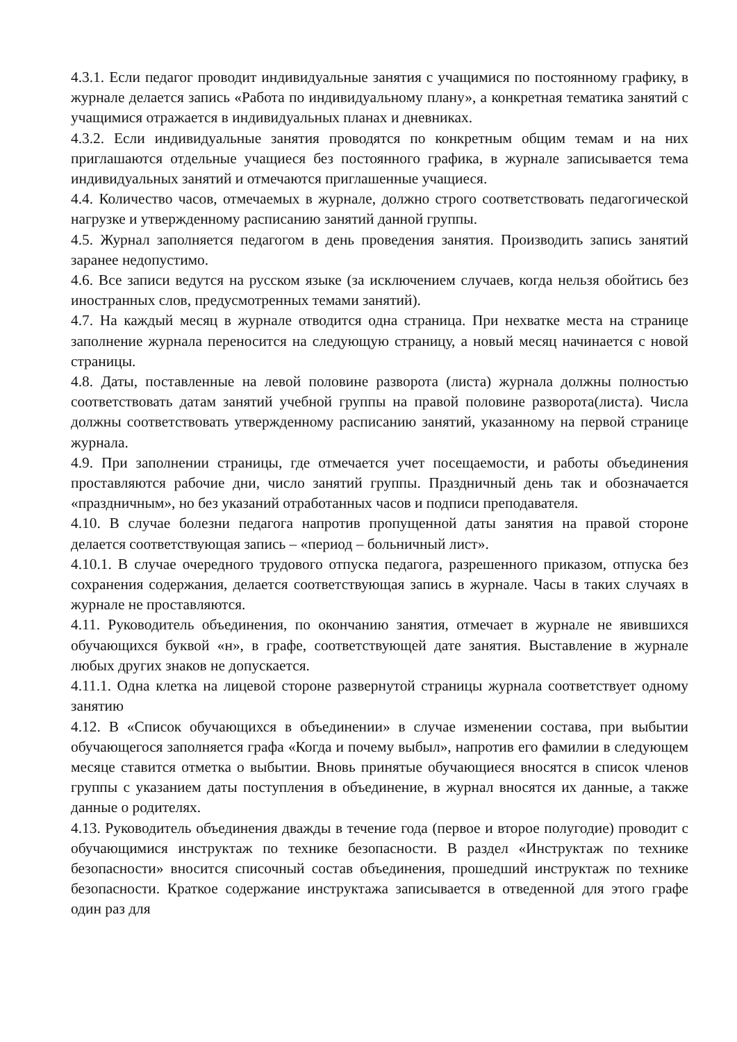4.3.1. Если педагог проводит индивидуальные занятия с учащимися по постоянному графику, в журнале делается запись «Работа по индивидуальному плану», а конкретная тематика занятий с учащимися отражается в индивидуальных планах и дневниках.
4.3.2. Если индивидуальные занятия проводятся по конкретным общим темам и на них приглашаются отдельные учащиеся без постоянного графика, в журнале записывается тема индивидуальных занятий и отмечаются приглашенные учащиеся.
4.4. Количество часов, отмечаемых в журнале, должно строго соответствовать педагогической нагрузке и утвержденному расписанию занятий данной группы.
4.5. Журнал заполняется педагогом в день проведения занятия. Производить запись занятий заранее недопустимо.
4.6. Все записи ведутся на русском языке (за исключением случаев, когда нельзя обойтись без иностранных слов, предусмотренных темами занятий).
4.7. На каждый месяц в журнале отводится одна страница. При нехватке места на странице заполнение журнала переносится на следующую страницу, а новый месяц начинается с новой страницы.
4.8. Даты, поставленные на левой половине разворота (листа) журнала должны полностью соответствовать датам занятий учебной группы на правой половине разворота(листа). Числа должны соответствовать утвержденному расписанию занятий, указанному на первой странице журнала.
4.9. При заполнении страницы, где отмечается учет посещаемости, и работы объединения проставляются рабочие дни, число занятий группы. Праздничный день так и обозначается «праздничным», но без указаний отработанных часов и подписи преподавателя.
4.10. В случае болезни педагога напротив пропущенной даты занятия на правой стороне делается соответствующая запись – «период – больничный лист».
4.10.1. В случае очередного трудового отпуска педагога, разрешенного приказом, отпуска без сохранения содержания, делается соответствующая запись в журнале. Часы в таких случаях в журнале не проставляются.
4.11. Руководитель объединения, по окончанию занятия, отмечает в журнале не явившихся обучающихся буквой «н», в графе, соответствующей дате занятия. Выставление в журнале любых других знаков не допускается.
4.11.1. Одна клетка на лицевой стороне развернутой страницы журнала соответствует одному занятию
4.12. В «Список обучающихся в объединении» в случае изменении состава, при выбытии обучающегося заполняется графа «Когда и почему выбыл», напротив его фамилии в следующем месяце ставится отметка о выбытии. Вновь принятые обучающиеся вносятся в список членов группы с указанием даты поступления в объединение, в журнал вносятся их данные, а также данные о родителях.
4.13. Руководитель объединения дважды в течение года (первое и второе полугодие) проводит с обучающимися инструктаж по технике безопасности. В раздел «Инструктаж по технике безопасности» вносится списочный состав объединения, прошедший инструктаж по технике безопасности. Краткое содержание инструктажа записывается в отведенной для этого графе один раз для